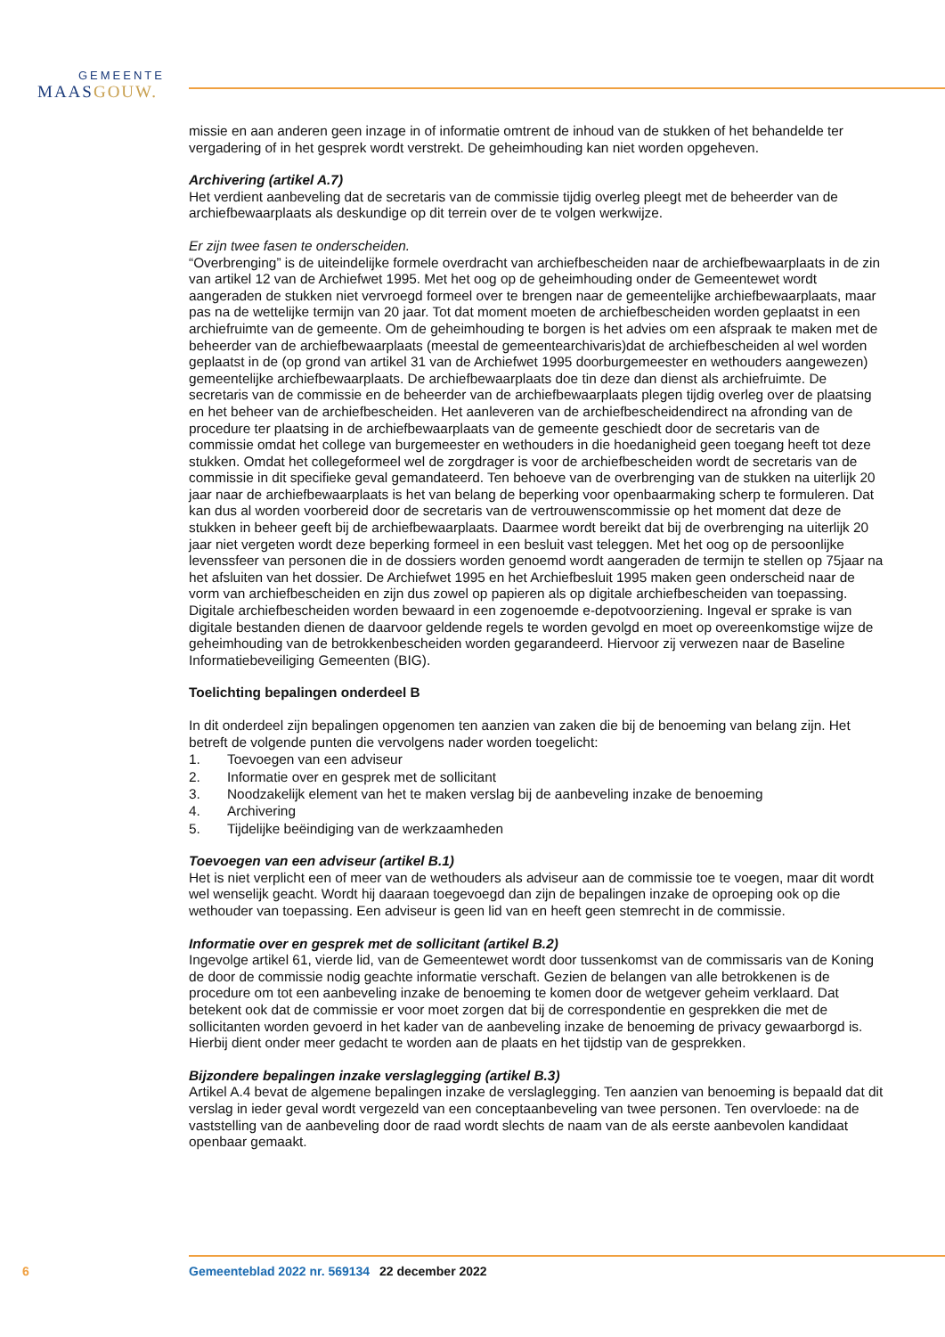GEMEENTE
MAASGOUW.
missie en aan anderen geen inzage in of informatie omtrent de inhoud van de stukken of het behandelde ter vergadering of in het gesprek wordt verstrekt. De geheimhouding kan niet worden opgeheven.
Archivering (artikel A.7)
Het verdient aanbeveling dat de secretaris van de commissie tijdig overleg pleegt met de beheerder van de archiefbewaarplaats als deskundige op dit terrein over de te volgen werkwijze.
Er zijn twee fasen te onderscheiden.
“Overbrenging” is de uiteindelijke formele overdracht van archiefbescheiden naar de archiefbewaarplaats in de zin van artikel 12 van de Archiefwet 1995. Met het oog op de geheimhouding onder de Gemeentewet wordt aangeraden de stukken niet vervroegd formeel over te brengen naar de gemeentelijke archiefbewaarplaats, maar pas na de wettelijke termijn van 20 jaar. Tot dat moment moeten de archiefbescheiden worden geplaatst in een archiefruimte van de gemeente. Om de geheimhouding te borgen is het advies om een afspraak te maken met de beheerder van de archiefbewaarplaats (meestal de gemeentearchivaris)dat de archiefbescheiden al wel worden geplaatst in de (op grond van artikel 31 van de Archiefwet 1995 doorburgemeester en wethouders aangewezen) gemeentelijke archiefbewaarplaats. De archiefbewaarplaats doe tin deze dan dienst als archiefruimte. De secretaris van de commissie en de beheerder van de archiefbewaarplaats plegen tijdig overleg over de plaatsing en het beheer van de archiefbescheiden. Het aanleveren van de archiefbescheidendirect na afronding van de procedure ter plaatsing in de archiefbewaarplaats van de gemeente geschiedt door de secretaris van de commissie omdat het college van burgemeester en wethouders in die hoedanigheid geen toegang heeft tot deze stukken. Omdat het collegeformeel wel de zorgdrager is voor de archiefbescheiden wordt de secretaris van de commissie in dit specifieke geval gemandateerd. Ten behoeve van de overbrenging van de stukken na uiterlijk 20 jaar naar de archiefbewaarplaats is het van belang de beperking voor openbaarmaking scherp te formuleren. Dat kan dus al worden voorbereid door de secretaris van de vertrouwenscommissie op het moment dat deze de stukken in beheer geeft bij de archiefbewaarplaats. Daarmee wordt bereikt dat bij de overbrenging na uiterlijk 20 jaar niet vergeten wordt deze beperking formeel in een besluit vast teleggen. Met het oog op de persoonlijke levenssfeer van personen die in de dossiers worden genoemd wordt aangeraden de termijn te stellen op 75jaar na het afsluiten van het dossier. De Archiefwet 1995 en het Archiefbesluit 1995 maken geen onderscheid naar de vorm van archiefbescheiden en zijn dus zowel op papieren als op digitale archiefbescheiden van toepassing. Digitale archiefbescheiden worden bewaard in een zogenoemde e-depotvoorziening. Ingeval er sprake is van digitale bestanden dienen de daarvoor geldende regels te worden gevolgd en moet op overeenkomstige wijze de geheimhouding van de betrokkenbescheiden worden gegarandeerd. Hiervoor zij verwezen naar de Baseline Informatiebeveiliging Gemeenten (BIG).
Toelichting bepalingen onderdeel B
In dit onderdeel zijn bepalingen opgenomen ten aanzien van zaken die bij de benoeming van belang zijn. Het betreft de volgende punten die vervolgens nader worden toegelicht:
1. Toevoegen van een adviseur
2. Informatie over en gesprek met de sollicitant
3. Noodzakelijk element van het te maken verslag bij de aanbeveling inzake de benoeming
4. Archivering
5. Tijdelijke beëindiging van de werkzaamheden
Toevoegen van een adviseur (artikel B.1)
Het is niet verplicht een of meer van de wethouders als adviseur aan de commissie toe te voegen, maar dit wordt wel wenselijk geacht. Wordt hij daaraan toegevoegd dan zijn de bepalingen inzake de oproeping ook op die wethouder van toepassing. Een adviseur is geen lid van en heeft geen stemrecht in de commissie.
Informatie over en gesprek met de sollicitant (artikel B.2)
Ingevolge artikel 61, vierde lid, van de Gemeentewet wordt door tussenkomst van de commissaris van de Koning de door de commissie nodig geachte informatie verschaft. Gezien de belangen van alle betrokkenen is de procedure om tot een aanbeveling inzake de benoeming te komen door de wetgever geheim verklaard. Dat betekent ook dat de commissie er voor moet zorgen dat bij de correspondentie en gesprekken die met de sollicitanten worden gevoerd in het kader van de aanbeveling inzake de benoeming de privacy gewaarborgd is. Hierbij dient onder meer gedacht te worden aan de plaats en het tijdstip van de gesprekken.
Bijzondere bepalingen inzake verslaglegging (artikel B.3)
Artikel A.4 bevat de algemene bepalingen inzake de verslaglegging. Ten aanzien van benoeming is bepaald dat dit verslag in ieder geval wordt vergezeld van een conceptaanbeveling van twee personen. Ten overvloede: na de vaststelling van de aanbeveling door de raad wordt slechts de naam van de als eerste aanbevolen kandidaat openbaar gemaakt.
6 Gemeenteblad 2022 nr. 569134 22 december 2022